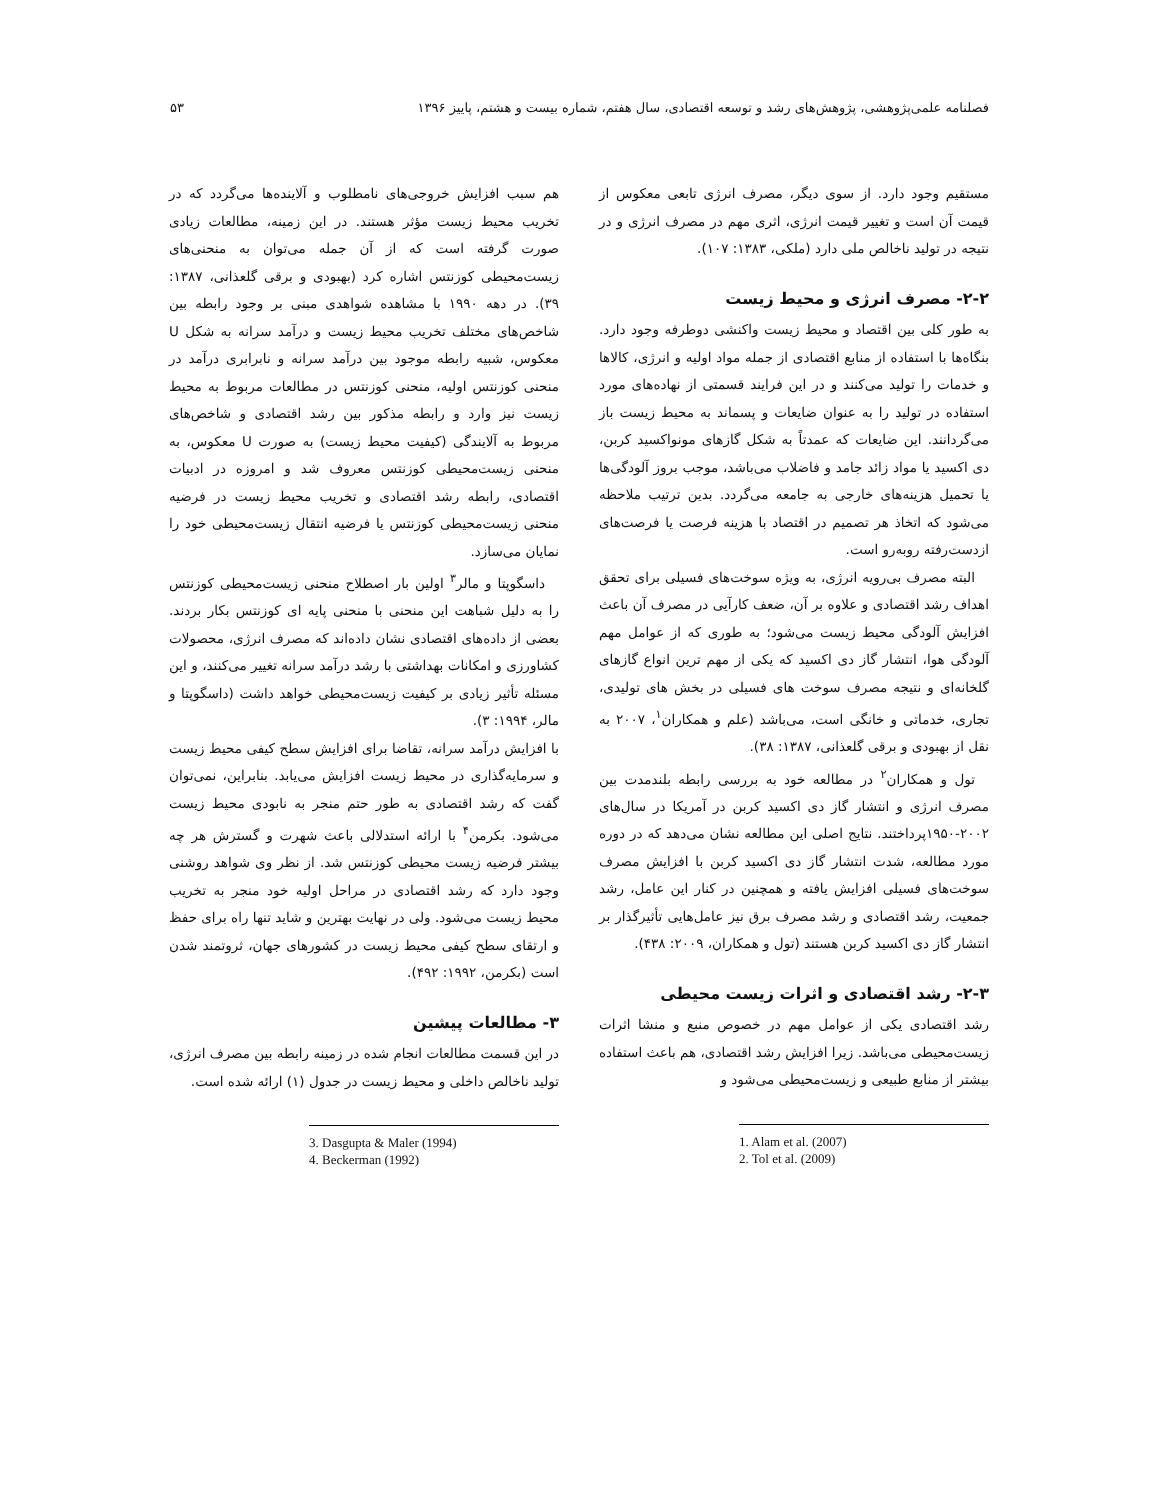فصلنامه علمی‌پژوهشی، پژوهش‌های رشد و توسعه اقتصادی، سال هفتم، شماره بیست و هشتم، پاییز ۱۳۹۶ ۵۳
مستقیم وجود دارد. از سوی دیگر، مصرف انرژی تابعی معکوس از قیمت آن است و تغییر قیمت انرژی، اثری مهم در مصرف انرژی و در نتیجه در تولید ناخالص ملی دارد (ملکی، ۱۳۸۳: ۱۰۷).
۲-۲- مصرف انرژی و محیط زیست
به طور کلی بین اقتصاد و محیط زیست واکنشی دوطرفه وجود دارد. بنگاه‌ها با استفاده از منابع اقتصادی از جمله مواد اولیه و انرژی، کالاها و خدمات را تولید می‌کنند و در این فرایند قسمتی از نهاده‌های مورد استفاده در تولید را به عنوان ضایعات و پسماند به محیط زیست باز می‌گردانند. این ضایعات که عمدتاً به شکل گازهای مونواکسید کربن، دی اکسید یا مواد زائد جامد و فاضلاب می‌باشد، موجب بروز آلودگی‌ها یا تحمیل هزینه‌های خارجی به جامعه می‌گردد. بدین ترتیب ملاحظه می‌شود که اتخاذ هر تصمیم در اقتصاد با هزینه فرصت یا فرصت‌های ازدست‌رفته روبه‌رو است.
البته مصرف بی‌رویه انرژی، به ویژه سوخت‌های فسیلی برای تحقق اهداف رشد اقتصادی و علاوه بر آن، ضعف کارآیی در مصرف آن باعث افزایش آلودگی محیط زیست می‌شود؛ به طوری که از عوامل مهم آلودگی هوا، انتشار گاز دی اکسید که یکی از مهم ترین انواع گازهای گلخانه‌ای و نتیجه مصرف سوخت های فسیلی در بخش های تولیدی، تجاری، خدماتی و خانگی است، می‌باشد (علم و همکاران<sup>۱</sup>، ۲۰۰۷ به نقل از بهبودی و برقی گلعذانی، ۱۳۸۷: ۳۸).
تول و همکاران<sup>۲</sup> در مطالعه خود به بررسی رابطه بلندمدت بین مصرف انرژی و انتشار گاز دی اکسید کربن در آمریکا در سال‌های ۲۰۰۲-۱۹۵۰پرداختند. نتایج اصلی این مطالعه نشان می‌دهد که در دوره مورد مطالعه، شدت انتشار گاز دی اکسید کربن با افزایش مصرف سوخت‌های فسیلی افزایش یافته و همچنین در کنار این عامل، رشد جمعیت، رشد اقتصادی و رشد مصرف برق نیز عامل‌هایی تأثیرگذار بر انتشار گاز دی اکسید کربن هستند (تول و همکاران، ۲۰۰۹: ۴۳۸).
۲-۳- رشد اقتصادی و اثرات زیست محیطی
رشد اقتصادی یکی از عوامل مهم در خصوص منبع و منشا اثرات زیست‌محیطی می‌باشد. زیرا افزایش رشد اقتصادی، هم باعث استفاده بیشتر از منابع طبیعی و زیست‌محیطی می‌شود و
1. Alam et al. (2007)
2. Tol et al. (2009)
هم سبب افزایش خروجی‌های نامطلوب و آلاینده‌ها می‌گردد که در تخریب محیط زیست مؤثر هستند. در این زمینه، مطالعات زیادی صورت گرفته است که از آن جمله می‌توان به منحنی‌های زیست‌محیطی کوزنتس اشاره کرد (بهبودی و برقی گلعذانی، ۱۳۸۷: ۳۹). در دهه ۱۹۹۰ با مشاهده شواهدی مبنی بر وجود رابطه بین شاخص‌های مختلف تخریب محیط زیست و درآمد سرانه به شکل U معکوس، شبیه رابطه موجود بین درآمد سرانه و نابرابری درآمد در منحنی کوزنتس اولیه، منحنی کوزنتس در مطالعات مربوط به محیط زیست نیز وارد و رابطه مذکور بین رشد اقتصادی و شاخص‌های مربوط به آلایندگی (کیفیت محیط زیست) به صورت U معکوس، به منحنی زیست‌محیطی کوزنتس معروف شد و امروزه در ادبیات اقتصادی، رابطه رشد اقتصادی و تخریب محیط زیست در فرضیه منحنی زیست‌محیطی کوزنتس یا فرضیه انتقال زیست‌محیطی خود را نمایان می‌سازد.
داسگوپتا و مالر<sup>۳</sup> اولین بار اصطلاح منحنی زیست‌محیطی کوزنتس را به دلیل شباهت این منحنی با منحنی پایه ای کوزنتس بکار بردند. بعضی از داده‌های اقتصادی نشان داده‌اند که مصرف انرژی، محصولات کشاورزی و امکانات بهداشتی با رشد درآمد سرانه تغییر می‌کنند، و این مسئله تأثیر زیادی بر کیفیت زیست‌محیطی خواهد داشت (داسگوپتا و مالر، ۱۹۹۴: ۳).
با افزایش درآمد سرانه، تقاضا برای افزایش سطح کیفی محیط زیست و سرمایه‌گذاری در محیط زیست افزایش می‌یابد. بنابراین، نمی‌توان گفت که رشد اقتصادی به طور حتم منجر به نابودی محیط زیست می‌شود. بکرمن<sup>۴</sup> با ارائه استدلالی باعث شهرت و گسترش هر چه بیشتر فرضیه زیست محیطی کوزنتس شد. از نظر وی شواهد روشنی وجود دارد که رشد اقتصادی در مراحل اولیه خود منجر به تخریب محیط زیست می‌شود. ولی در نهایت بهترین و شاید تنها راه برای حفظ و ارتقای سطح کیفی محیط زیست در کشورهای جهان، ثروتمند شدن است (بکرمن، ۱۹۹۲: ۴۹۲).
۳- مطالعات پیشین
در این قسمت مطالعات انجام شده در زمینه رابطه بین مصرف انرژی، تولید ناخالص داخلی و محیط زیست در جدول (۱) ارائه شده است.
3. Dasgupta & Maler (1994)
4. Beckerman (1992)